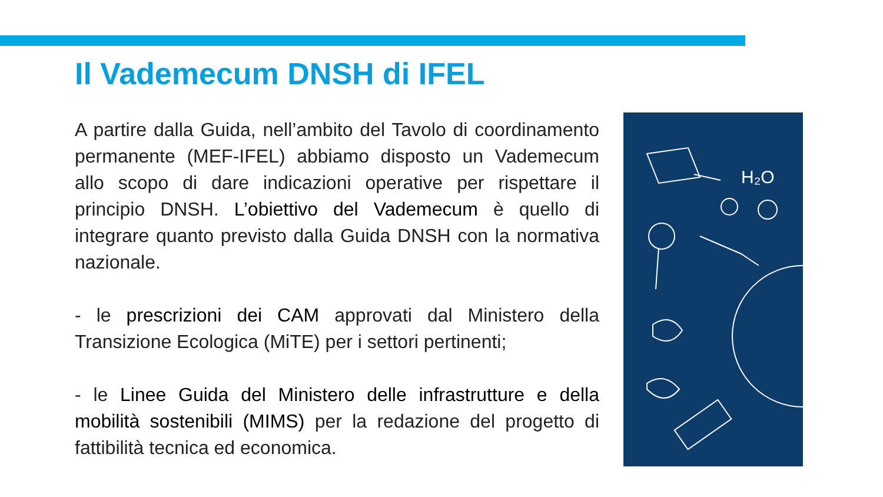Il Vademecum DNSH di IFEL
A partire dalla Guida, nell’ambito del Tavolo di coordinamento permanente (MEF-IFEL) abbiamo disposto un Vademecum allo scopo di dare indicazioni operative per rispettare il principio DNSH. L’obiettivo del Vademecum è quello di integrare quanto previsto dalla Guida DNSH con la normativa nazionale.
- le prescrizioni dei CAM approvati dal Ministero della Transizione Ecologica (MiTE) per i settori pertinenti;
- le Linee Guida del Ministero delle infrastrutture e della mobilità sostenibili (MIMS) per la redazione del progetto di fattibilità tecnica ed economica.
H₂O